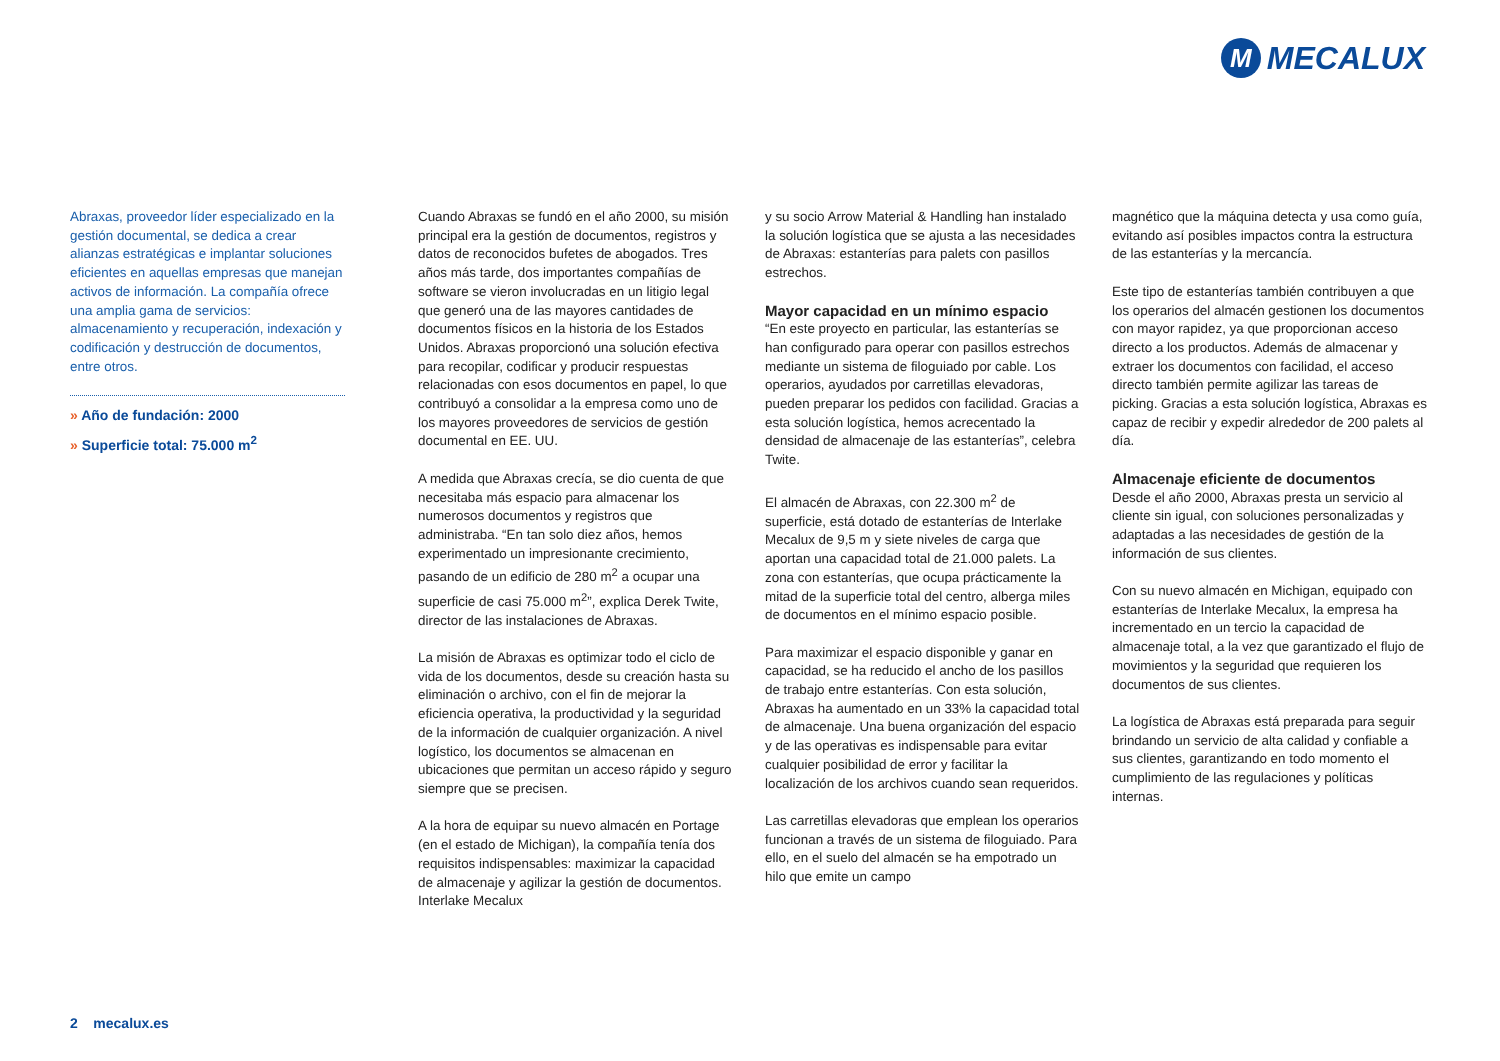M
MECALUX
Abraxas, proveedor líder especializado en la gestión documental, se dedica a crear alianzas estratégicas e implantar soluciones eficientes en aquellas empresas que manejan activos de información. La compañía ofrece una amplia gama de servicios: almacenamiento y recuperación, indexación y codificación y destrucción de documentos, entre otros.
» Año de fundación: 2000
» Superficie total: 75.000 m<sup>2</sup>
Cuando Abraxas se fundó en el año 2000, su misión principal era la gestión de documentos, registros y datos de reconocidos bufetes de abogados. Tres años más tarde, dos importantes compañías de software se vieron involucradas en un litigio legal que generó una de las mayores cantidades de documentos físicos en la historia de los Estados Unidos. Abraxas proporcionó una solución efectiva para recopilar, codificar y producir respuestas relacionadas con esos documentos en papel, lo que contribuyó a consolidar a la empresa como uno de los mayores proveedores de servicios de gestión documental en EE. UU.
A medida que Abraxas crecía, se dio cuenta de que necesitaba más espacio para almacenar los numerosos documentos y registros que administraba. “En tan solo diez años, hemos experimentado un impresionante crecimiento, pasando de un edificio de 280 m<sup>2</sup> a ocupar una superficie de casi 75.000 m<sup>2</sup>”, explica Derek Twite, director de las instalaciones de Abraxas.
La misión de Abraxas es optimizar todo el ciclo de vida de los documentos, desde su creación hasta su eliminación o archivo, con el fin de mejorar la eficiencia operativa, la productividad y la seguridad de la información de cualquier organización. A nivel logístico, los documentos se almacenan en ubicaciones que permitan un acceso rápido y seguro siempre que se precisen.
A la hora de equipar su nuevo almacén en Portage (en el estado de Michigan), la compañía tenía dos requisitos indispensables: maximizar la capacidad de almacenaje y agilizar la gestión de documentos. Interlake Mecalux
y su socio Arrow Material & Handling han instalado la solución logística que se ajusta a las necesidades de Abraxas: estanterías para palets con pasillos estrechos.
Mayor capacidad en un mínimo espacio
“En este proyecto en particular, las estanterías se han configurado para operar con pasillos estrechos mediante un sistema de filoguiado por cable. Los operarios, ayudados por carretillas elevadoras, pueden preparar los pedidos con facilidad. Gracias a esta solución logística, hemos acrecentado la densidad de almacenaje de las estanterías”, celebra Twite.
El almacén de Abraxas, con 22.300 m<sup>2</sup> de superficie, está dotado de estanterías de Interlake Mecalux de 9,5 m y siete niveles de carga que aportan una capacidad total de 21.000 palets. La zona con estanterías, que ocupa prácticamente la mitad de la superficie total del centro, alberga miles de documentos en el mínimo espacio posible.
Para maximizar el espacio disponible y ganar en capacidad, se ha reducido el ancho de los pasillos de trabajo entre estanterías. Con esta solución, Abraxas ha aumentado en un 33% la capacidad total de almacenaje. Una buena organización del espacio y de las operativas es indispensable para evitar cualquier posibilidad de error y facilitar la localización de los archivos cuando sean requeridos.
Las carretillas elevadoras que emplean los operarios funcionan a través de un sistema de filoguiado. Para ello, en el suelo del almacén se ha empotrado un hilo que emite un campo
magnético que la máquina detecta y usa como guía, evitando así posibles impactos contra la estructura de las estanterías y la mercancía.
Este tipo de estanterías también contribuyen a que los operarios del almacén gestionen los documentos con mayor rapidez, ya que proporcionan acceso directo a los productos. Además de almacenar y extraer los documentos con facilidad, el acceso directo también permite agilizar las tareas de picking. Gracias a esta solución logística, Abraxas es capaz de recibir y expedir alrededor de 200 palets al día.
Almacenaje eficiente de documentos
Desde el año 2000, Abraxas presta un servicio al cliente sin igual, con soluciones personalizadas y adaptadas a las necesidades de gestión de la información de sus clientes.
Con su nuevo almacén en Michigan, equipado con estanterías de Interlake Mecalux, la empresa ha incrementado en un tercio la capacidad de almacenaje total, a la vez que garantizado el flujo de movimientos y la seguridad que requieren los documentos de sus clientes.
La logística de Abraxas está preparada para seguir brindando un servicio de alta calidad y confiable a sus clientes, garantizando en todo momento el cumplimiento de las regulaciones y políticas internas.
2 mecalux.es